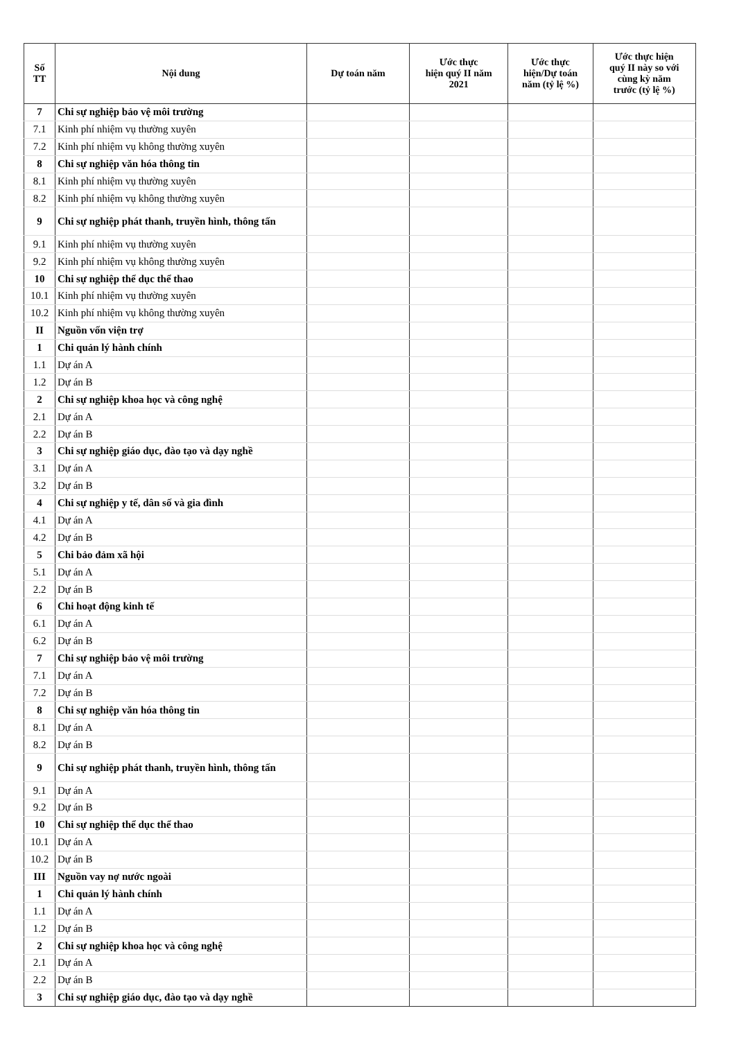| Số TT | Nội dung | Dự toán năm | Ước thực hiện quý II năm 2021 | Ước thực hiện/Dự toán năm (tỷ lệ %) | Ước thực hiện quý II này so với cùng kỳ năm trước (tỷ lệ %) |
| --- | --- | --- | --- | --- | --- |
| 7 | Chi sự nghiệp bảo vệ môi trường | | | | |
| 7.1 | Kinh phí nhiệm vụ thường xuyên | | | | |
| 7.2 | Kinh phí nhiệm vụ không thường xuyên | | | | |
| 8 | Chi sự nghiệp văn hóa thông tin | | | | |
| 8.1 | Kinh phí nhiệm vụ thường xuyên | | | | |
| 8.2 | Kinh phí nhiệm vụ không thường xuyên | | | | |
| 9 | Chi sự nghiệp phát thanh, truyền hình, thông tấn | | | | |
| 9.1 | Kinh phí nhiệm vụ thường xuyên | | | | |
| 9.2 | Kinh phí nhiệm vụ không thường xuyên | | | | |
| 10 | Chi sự nghiệp thể dục thể thao | | | | |
| 10.1 | Kinh phí nhiệm vụ thường xuyên | | | | |
| 10.2 | Kinh phí nhiệm vụ không thường xuyên | | | | |
| II | Nguồn vốn viện trợ | | | | |
| 1 | Chi quản lý hành chính | | | | |
| 1.1 | Dự án A | | | | |
| 1.2 | Dự án B | | | | |
| 2 | Chi sự nghiệp khoa học và công nghệ | | | | |
| 2.1 | Dự án A | | | | |
| 2.2 | Dự án B | | | | |
| 3 | Chi sự nghiệp giáo dục, đào tạo và dạy nghề | | | | |
| 3.1 | Dự án A | | | | |
| 3.2 | Dự án B | | | | |
| 4 | Chi sự nghiệp y tế, dân số và gia đình | | | | |
| 4.1 | Dự án A | | | | |
| 4.2 | Dự án B | | | | |
| 5 | Chi bảo đảm xã hội | | | | |
| 5.1 | Dự án A | | | | |
| 2.2 | Dự án B | | | | |
| 6 | Chi hoạt động kinh tế | | | | |
| 6.1 | Dự án A | | | | |
| 6.2 | Dự án B | | | | |
| 7 | Chi sự nghiệp bảo vệ môi trường | | | | |
| 7.1 | Dự án A | | | | |
| 7.2 | Dự án B | | | | |
| 8 | Chi sự nghiệp văn hóa thông tin | | | | |
| 8.1 | Dự án A | | | | |
| 8.2 | Dự án B | | | | |
| 9 | Chi sự nghiệp phát thanh, truyền hình, thông tấn | | | | |
| 9.1 | Dự án A | | | | |
| 9.2 | Dự án B | | | | |
| 10 | Chi sự nghiệp thể dục thể thao | | | | |
| 10.1 | Dự án A | | | | |
| 10.2 | Dự án B | | | | |
| III | Nguồn vay nợ nước ngoài | | | | |
| 1 | Chi quản lý hành chính | | | | |
| 1.1 | Dự án A | | | | |
| 1.2 | Dự án B | | | | |
| 2 | Chi sự nghiệp khoa học và công nghệ | | | | |
| 2.1 | Dự án A | | | | |
| 2.2 | Dự án B | | | | |
| 3 | Chi sự nghiệp giáo dục, đào tạo và dạy nghề | | | | |